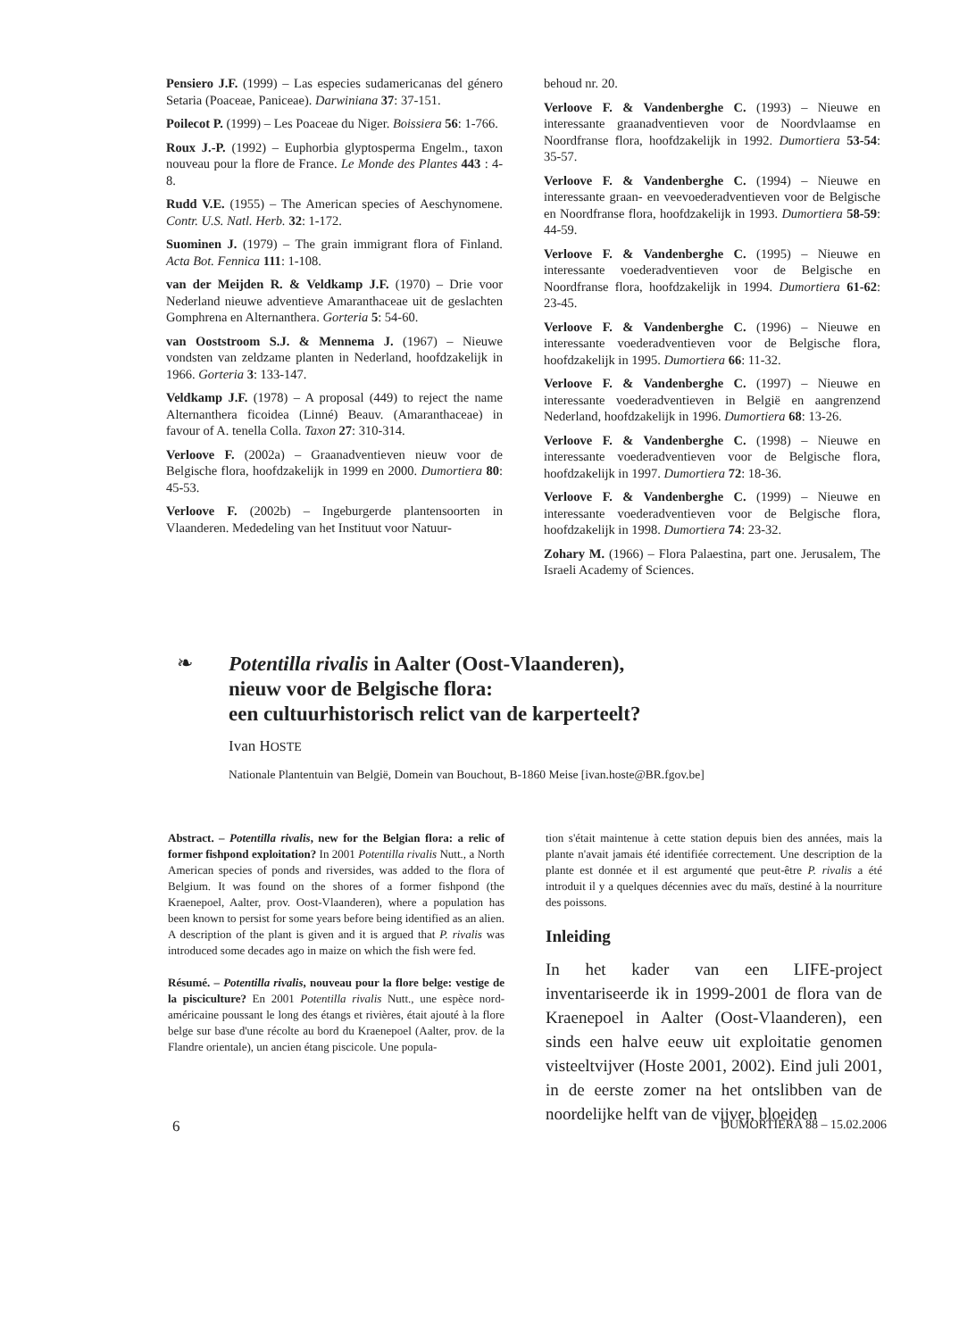Pensiero J.F. (1999) – Las especies sudamericanas del género Setaria (Poaceae, Paniceae). Darwiniana 37: 37-151.
Poilecot P. (1999) – Les Poaceae du Niger. Boissiera 56: 1-766.
Roux J.-P. (1992) – Euphorbia glyptosperma Engelm., taxon nouveau pour la flore de France. Le Monde des Plantes 443 : 4-8.
Rudd V.E. (1955) – The American species of Aeschynomene. Contr. U.S. Natl. Herb. 32: 1-172.
Suominen J. (1979) – The grain immigrant flora of Finland. Acta Bot. Fennica 111: 1-108.
van der Meijden R. & Veldkamp J.F. (1970) – Drie voor Nederland nieuwe adventieve Amaranthaceae uit de geslachten Gomphrena en Alternanthera. Gorteria 5: 54-60.
van Ooststroom S.J. & Mennema J. (1967) – Nieuwe vondsten van zeldzame planten in Nederland, hoofdzakelijk in 1966. Gorteria 3: 133-147.
Veldkamp J.F. (1978) – A proposal (449) to reject the name Alternanthera ficoidea (Linné) Beauv. (Amaranthaceae) in favour of A. tenella Colla. Taxon 27: 310-314.
Verloove F. (2002a) – Graanadventieven nieuw voor de Belgische flora, hoofdzakelijk in 1999 en 2000. Dumortiera 80: 45-53.
Verloove F. (2002b) – Ingeburgerde plantensoorten in Vlaanderen. Mededeling van het Instituut voor Natuur-
behoud nr. 20.
Verloove F. & Vandenberghe C. (1993) – Nieuwe en interessante graanadventieven voor de Noordvlaamse en Noordfranse flora, hoofdzakelijk in 1992. Dumortiera 53-54: 35-57.
Verloove F. & Vandenberghe C. (1994) – Nieuwe en interessante graan- en veevoederadventieven voor de Belgische en Noordfranse flora, hoofdzakelijk in 1993. Dumortiera 58-59: 44-59.
Verloove F. & Vandenberghe C. (1995) – Nieuwe en interessante voederadventieven voor de Belgische en Noordfranse flora, hoofdzakelijk in 1994. Dumortiera 61-62: 23-45.
Verloove F. & Vandenberghe C. (1996) – Nieuwe en interessante voederadventieven voor de Belgische flora, hoofdzakelijk in 1995. Dumortiera 66: 11-32.
Verloove F. & Vandenberghe C. (1997) – Nieuwe en interessante voederadventieven in België en aangrenzend Nederland, hoofdzakelijk in 1996. Dumortiera 68: 13-26.
Verloove F. & Vandenberghe C. (1998) – Nieuwe en interessante voederadventieven voor de Belgische flora, hoofdzakelijk in 1997. Dumortiera 72: 18-36.
Verloove F. & Vandenberghe C. (1999) – Nieuwe en interessante voederadventieven voor de Belgische flora, hoofdzakelijk in 1998. Dumortiera 74: 23-32.
Zohary M. (1966) – Flora Palaestina, part one. Jerusalem, The Israeli Academy of Sciences.
❧
Potentilla rivalis in Aalter (Oost-Vlaanderen),
nieuw voor de Belgische flora:
een cultuurhistorisch relict van de karperteelt?
Ivan HOSTE
Nationale Plantentuin van België, Domein van Bouchout, B-1860 Meise [ivan.hoste@BR.fgov.be]
Abstract. – Potentilla rivalis, new for the Belgian flora: a relic of former fishpond exploitation? In 2001 Potentilla rivalis Nutt., a North American species of ponds and riversides, was added to the flora of Belgium. It was found on the shores of a former fishpond (the Kraenepoel, Aalter, prov. Oost-Vlaanderen), where a population has been known to persist for some years before being identified as an alien. A description of the plant is given and it is argued that P. rivalis was introduced some decades ago in maize on which the fish were fed.
Résumé. – Potentilla rivalis, nouveau pour la flore belge: vestige de la pisciculture? En 2001 Potentilla rivalis Nutt., une espèce nord-américaine poussant le long des étangs et rivières, était ajouté à la flore belge sur base d'une récolte au bord du Kraenepoel (Aalter, prov. de la Flandre orientale), un ancien étang piscicole. Une popula-
tion s'était maintenue à cette station depuis bien des années, mais la plante n'avait jamais été identifiée correctement. Une description de la plante est donnée et il est argumenté que peut-être P. rivalis a été introduit il y a quelques décennies avec du maïs, destiné à la nourriture des poissons.
Inleiding
In het kader van een LIFE-project inventariseerde ik in 1999-2001 de flora van de Kraenepoel in Aalter (Oost-Vlaanderen), een sinds een halve eeuw uit exploitatie genomen visteeltvijver (Hoste 2001, 2002). Eind juli 2001, in de eerste zomer na het ontslibben van de noordelijke helft van de vijver, bloeiden
6 DUMORTIERA 88 – 15.02.2006